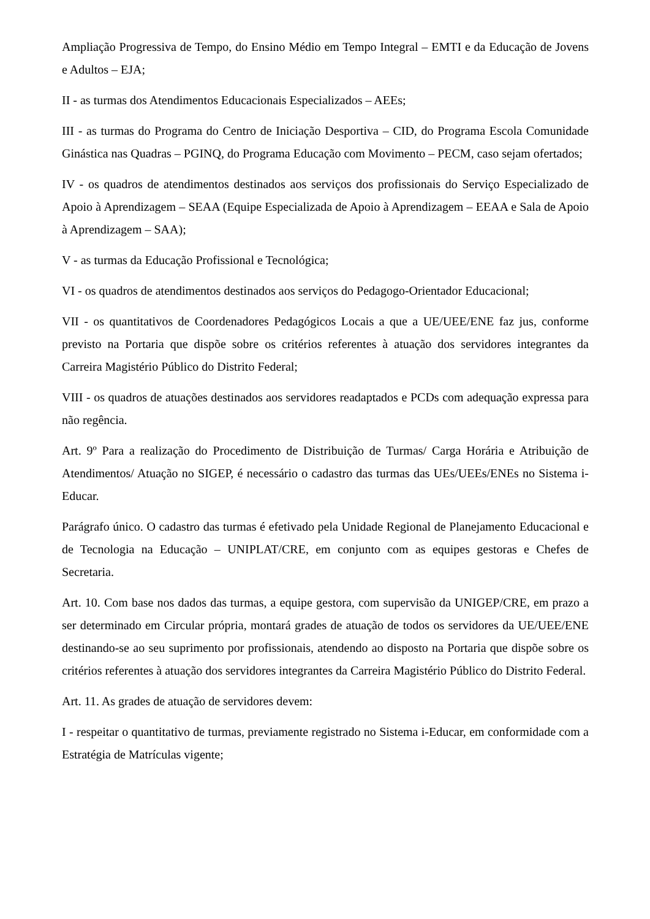Ampliação Progressiva de Tempo, do Ensino Médio em Tempo Integral – EMTI e da Educação de Jovens e Adultos – EJA;
II - as turmas dos Atendimentos Educacionais Especializados – AEEs;
III - as turmas do Programa do Centro de Iniciação Desportiva – CID, do Programa Escola Comunidade Ginástica nas Quadras – PGINQ, do Programa Educação com Movimento – PECM, caso sejam ofertados;
IV - os quadros de atendimentos destinados aos serviços dos profissionais do Serviço Especializado de Apoio à Aprendizagem – SEAA (Equipe Especializada de Apoio à Aprendizagem – EEAA e Sala de Apoio à Aprendizagem – SAA);
V - as turmas da Educação Profissional e Tecnológica;
VI - os quadros de atendimentos destinados aos serviços do Pedagogo-Orientador Educacional;
VII - os quantitativos de Coordenadores Pedagógicos Locais a que a UE/UEE/ENE faz jus, conforme previsto na Portaria que dispõe sobre os critérios referentes à atuação dos servidores integrantes da Carreira Magistério Público do Distrito Federal;
VIII - os quadros de atuações destinados aos servidores readaptados e PCDs com adequação expressa para não regência.
Art. 9º Para a realização do Procedimento de Distribuição de Turmas/ Carga Horária e Atribuição de Atendimentos/ Atuação no SIGEP, é necessário o cadastro das turmas das UEs/UEEs/ENEs no Sistema i-Educar.
Parágrafo único. O cadastro das turmas é efetivado pela Unidade Regional de Planejamento Educacional e de Tecnologia na Educação – UNIPLAT/CRE, em conjunto com as equipes gestoras e Chefes de Secretaria.
Art. 10. Com base nos dados das turmas, a equipe gestora, com supervisão da UNIGEP/CRE, em prazo a ser determinado em Circular própria, montará grades de atuação de todos os servidores da UE/UEE/ENE destinando-se ao seu suprimento por profissionais, atendendo ao disposto na Portaria que dispõe sobre os critérios referentes à atuação dos servidores integrantes da Carreira Magistério Público do Distrito Federal.
Art. 11. As grades de atuação de servidores devem:
I - respeitar o quantitativo de turmas, previamente registrado no Sistema i-Educar, em conformidade com a Estratégia de Matrículas vigente;